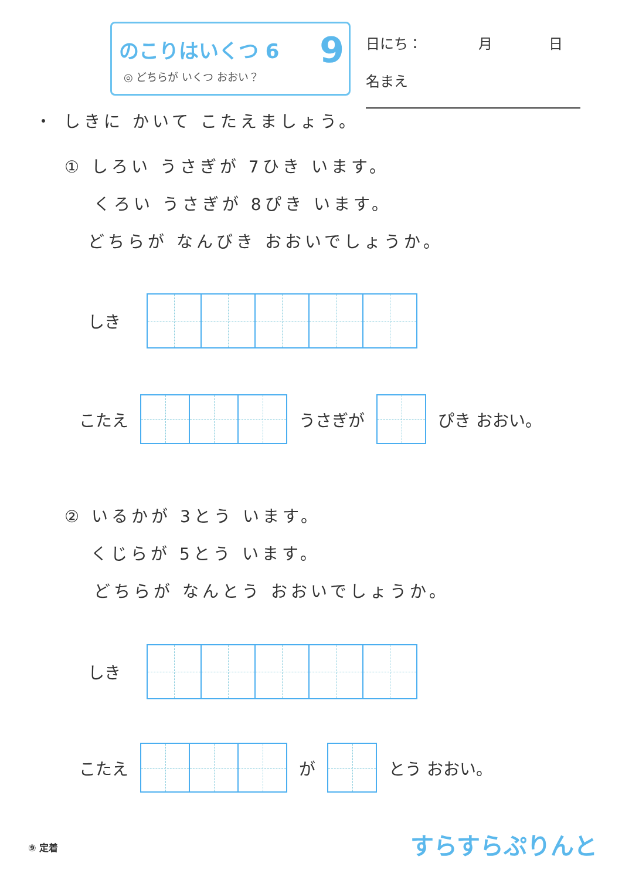のこりはいくつ 6
◎ どちらが いくつ おおい？
9
日にち：　　　　月　　　　日
名まえ
・ しきに かいて こたえましょう。
① しろい うさぎが 7ひき います。
くろい うさぎが 8ぴき います。
どちらが なんびき おおいでしょうか。
しき
こたえ うさぎが ぴき おおい。
② いるかが 3とう います。
くじらが 5とう います。
どちらが なんとう おおいでしょうか。
しき
こたえ が とう おおい。
⑨ 定着 すらすらぷりんと